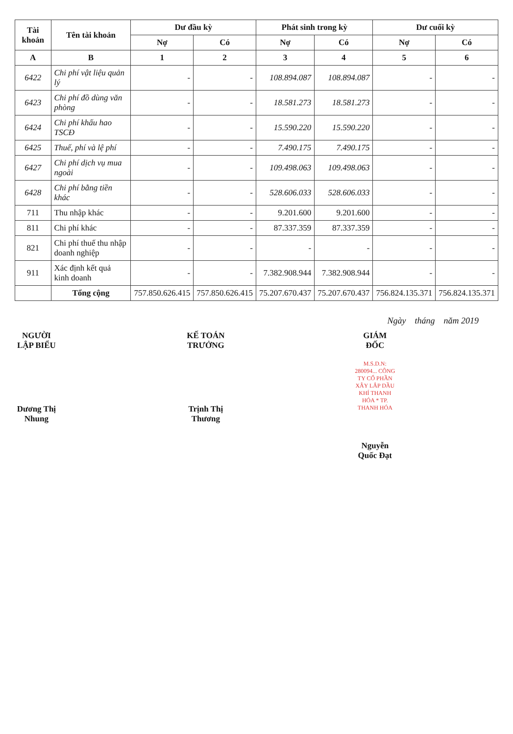| Tài khoản | Tên tài khoản | Dư đầu kỳ | | Phát sinh trong kỳ | | Dư cuối kỳ | |
| --- | --- | --- | --- | --- | --- | --- | --- |
| | | Nợ | Có | Nợ | Có | Nợ | Có |
| A | B | 1 | 2 | 3 | 4 | 5 | 6 |
| 6422 | Chi phí vật liệu quản lý | - | - | 108.894.087 | 108.894.087 | - | - |
| 6423 | Chi phí đồ dùng văn phòng | - | - | 18.581.273 | 18.581.273 | - | - |
| 6424 | Chi phí khấu hao TSCĐ | - | - | 15.590.220 | 15.590.220 | - | - |
| 6425 | Thuế, phí và lệ phí | - | - | 7.490.175 | 7.490.175 | - | - |
| 6427 | Chi phí dịch vụ mua ngoài | - | - | 109.498.063 | 109.498.063 | - | - |
| 6428 | Chi phí bằng tiền khác | - | - | 528.606.033 | 528.606.033 | - | - |
| 711 | Thu nhập khác | - | - | 9.201.600 | 9.201.600 | - | - |
| 811 | Chi phí khác | - | - | 87.337.359 | 87.337.359 | - | - |
| 821 | Chi phí thuế thu nhập doanh nghiệp | - | - | - | - | - | - |
| 911 | Xác định kết quả kinh doanh | - | - | 7.382.908.944 | 7.382.908.944 | - | - |
| | Tổng cộng | 757.850.626.415 | 757.850.626.415 | 75.207.670.437 | 75.207.670.437 | 756.824.135.371 | 756.824.135.371 |
Ngày tháng năm 2019
NGƯỜI LẬP BIỂU
Dương Thị Nhung
KẾ TOÁN TRƯỞNG
Trịnh Thị Thương
GIÁM ĐỐC
M.S.D.N: 280094... CÔNG TY CỔ PHẦN XÂY LẮP DẦU KHÍ THANH HÓA * TP. THANH HÓA
Nguyễn Quốc Đạt